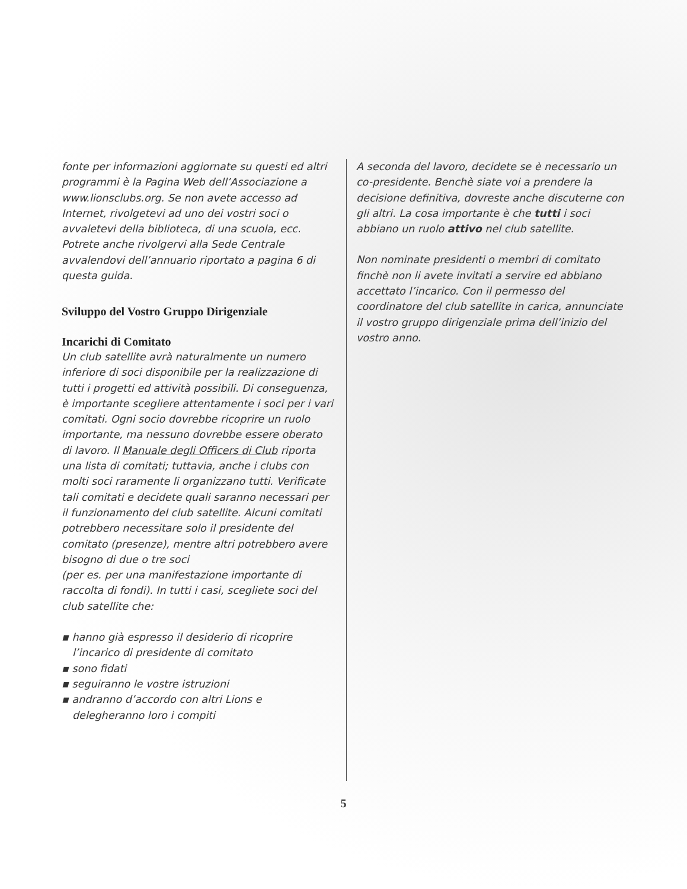fonte per informazioni aggiornate su questi ed altri programmi è la Pagina Web dell’Associazione a www.lionsclubs.org. Se non avete accesso ad Internet, rivolgetevi ad uno dei vostri soci o avvaletevi della biblioteca, di una scuola, ecc. Potrete anche rivolgervi alla Sede Centrale avvalendovi dell’annuario riportato a pagina 6 di questa guida.
Sviluppo del Vostro Gruppo Dirigenziale
Incarichi di Comitato
Un club satellite avrà naturalmente un numero inferiore di soci disponibile per la realizzazione di tutti i progetti ed attività possibili. Di conseguenza, è importante scegliere attentamente i soci per i vari comitati. Ogni socio dovrebbe ricoprire un ruolo importante, ma nessuno dovrebbe essere oberato di lavoro. Il Manuale degli Officers di Club riporta una lista di comitati; tuttavia, anche i clubs con molti soci raramente li organizzano tutti. Verificate tali comitati e decidete quali saranno necessari per il funzionamento del club satellite. Alcuni comitati potrebbero necessitare solo il presidente del comitato (presenze), mentre altri potrebbero avere bisogno di due o tre soci
(per es. per una manifestazione importante di raccolta di fondi). In tutti i casi, scegliete soci del club satellite che:
▪ hanno già espresso il desiderio di ricoprire l’incarico di presidente di comitato
▪ sono fidati
▪ seguiranno le vostre istruzioni
▪ andranno d’accordo con altri Lions e delegheranno loro i compiti
A seconda del lavoro, decidete se è necessario un co-presidente. Benchè siate voi a prendere la decisione definitiva, dovreste anche discuterne con gli altri. La cosa importante è che tutti i soci abbiano un ruolo attivo nel club satellite.
Non nominate presidenti o membri di comitato finchè non li avete invitati a servire ed abbiano accettato l’incarico. Con il permesso del coordinatore del club satellite in carica, annunciate il vostro gruppo dirigenziale prima dell’inizio del vostro anno.
5